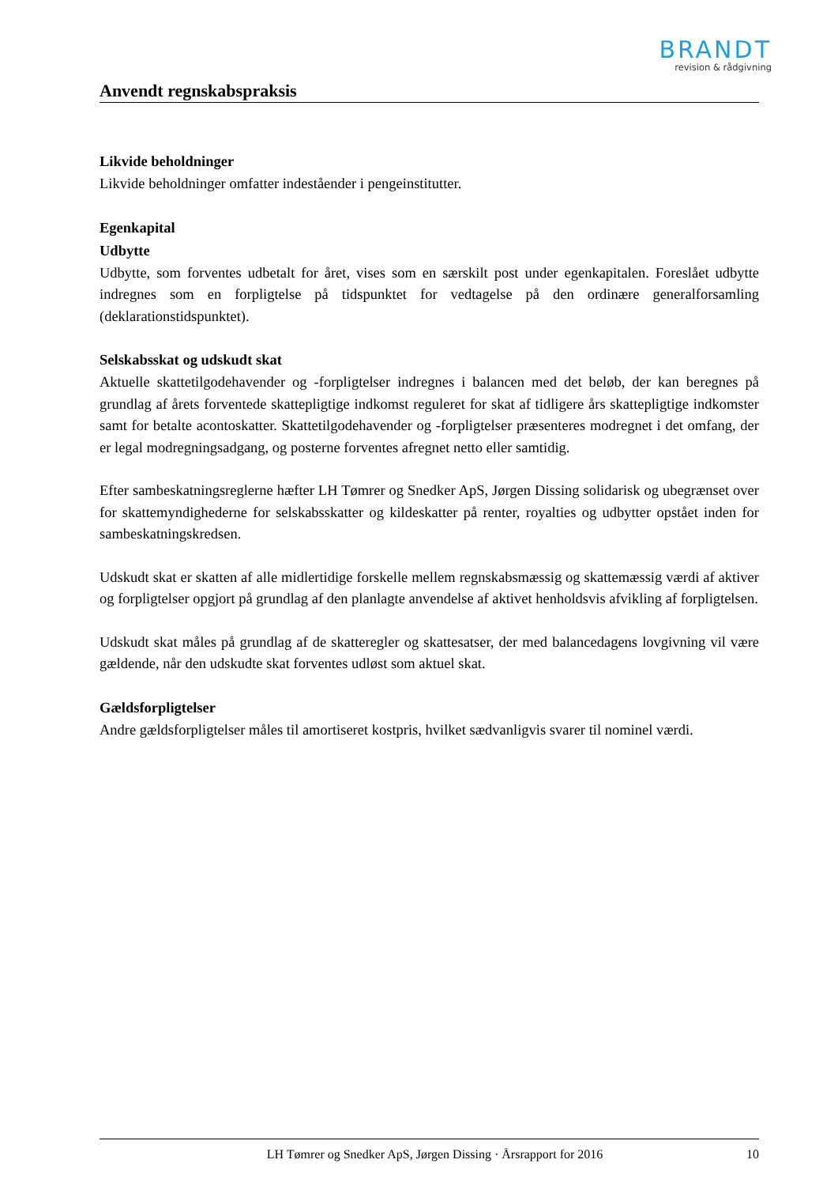BRANDT
revision & rådgivning
Anvendt regnskabspraksis
Likvide beholdninger
Likvide beholdninger omfatter indeståender i pengeinstitutter.
Egenkapital
Udbytte
Udbytte, som forventes udbetalt for året, vises som en særskilt post under egenkapitalen. Foreslået udbytte indregnes som en forpligtelse på tidspunktet for vedtagelse på den ordinære generalforsamling (deklarationstidspunktet).
Selskabsskat og udskudt skat
Aktuelle skattetilgodehavender og -forpligtelser indregnes i balancen med det beløb, der kan beregnes på grundlag af årets forventede skattepligtige indkomst reguleret for skat af tidligere års skattepligtige indkomster samt for betalte acontoskatter. Skattetilgodehavender og -forpligtelser præsenteres modregnet i det omfang, der er legal modregningsadgang, og posterne forventes afregnet netto eller samtidig.
Efter sambeskatningsreglerne hæfter LH Tømrer og Snedker ApS, Jørgen Dissing solidarisk og ubegrænset over for skattemyndighederne for selskabsskatter og kildeskatter på renter, royalties og udbytter opstået inden for sambeskatningskredsen.
Udskudt skat er skatten af alle midlertidige forskelle mellem regnskabsmæssig og skattemæssig værdi af aktiver og forpligtelser opgjort på grundlag af den planlagte anvendelse af aktivet henholdsvis afvikling af forpligtelsen.
Udskudt skat måles på grundlag af de skatteregler og skattesatser, der med balancedagens lovgivning vil være gældende, når den udskudte skat forventes udløst som aktuel skat.
Gældsforpligtelser
Andre gældsforpligtelser måles til amortiseret kostpris, hvilket sædvanligvis svarer til nominel værdi.
LH Tømrer og Snedker ApS, Jørgen Dissing · Årsrapport for 2016 10